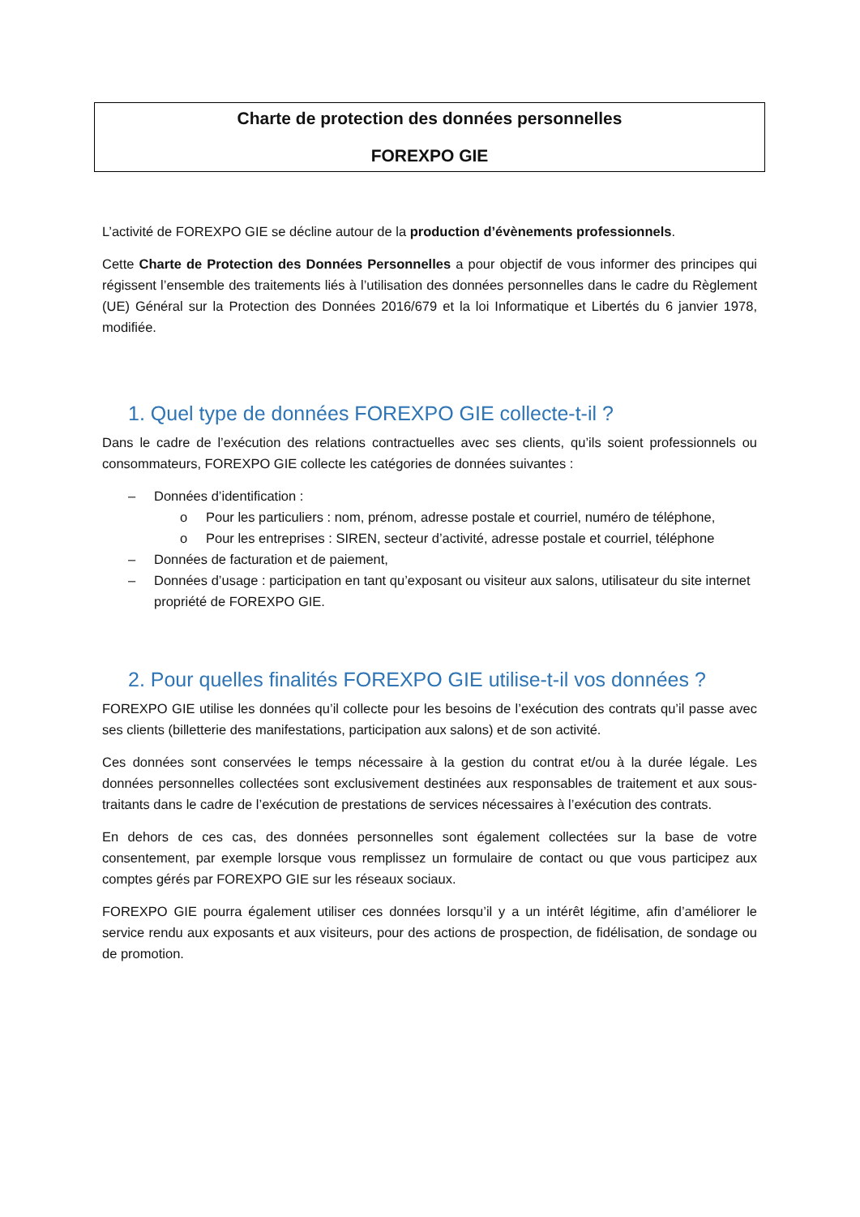Charte de protection des données personnelles
FOREXPO GIE
L’activité de FOREXPO GIE se décline autour de la production d’évènements professionnels.
Cette Charte de Protection des Données Personnelles a pour objectif de vous informer des principes qui régissent l’ensemble des traitements liés à l’utilisation des données personnelles dans le cadre du Règlement (UE) Général sur la Protection des Données 2016/679 et la loi Informatique et Libertés du 6 janvier 1978, modifiée.
1. Quel type de données FOREXPO GIE collecte-t-il ?
Dans le cadre de l’exécution des relations contractuelles avec ses clients, qu’ils soient professionnels ou consommateurs, FOREXPO GIE collecte les catégories de données suivantes :
– Données d’identification :
o Pour les particuliers : nom, prénom, adresse postale et courriel, numéro de téléphone,
o Pour les entreprises : SIREN, secteur d’activité, adresse postale et courriel, téléphone
– Données de facturation et de paiement,
– Données d’usage : participation en tant qu’exposant ou visiteur aux salons, utilisateur du site internet propriété de FOREXPO GIE.
2. Pour quelles finalités FOREXPO GIE utilise-t-il vos données ?
FOREXPO GIE utilise les données qu’il collecte pour les besoins de l’exécution des contrats qu’il passe avec ses clients (billetterie des manifestations, participation aux salons) et de son activité.
Ces données sont conservées le temps nécessaire à la gestion du contrat et/ou à la durée légale. Les données personnelles collectées sont exclusivement destinées aux responsables de traitement et aux sous-traitants dans le cadre de l’exécution de prestations de services nécessaires à l’exécution des contrats.
En dehors de ces cas, des données personnelles sont également collectées sur la base de votre consentement, par exemple lorsque vous remplissez un formulaire de contact ou que vous participez aux comptes gérés par FOREXPO GIE sur les réseaux sociaux.
FOREXPO GIE pourra également utiliser ces données lorsqu’il y a un intérêt légitime, afin d’améliorer le service rendu aux exposants et aux visiteurs, pour des actions de prospection, de fidélisation, de sondage ou de promotion.